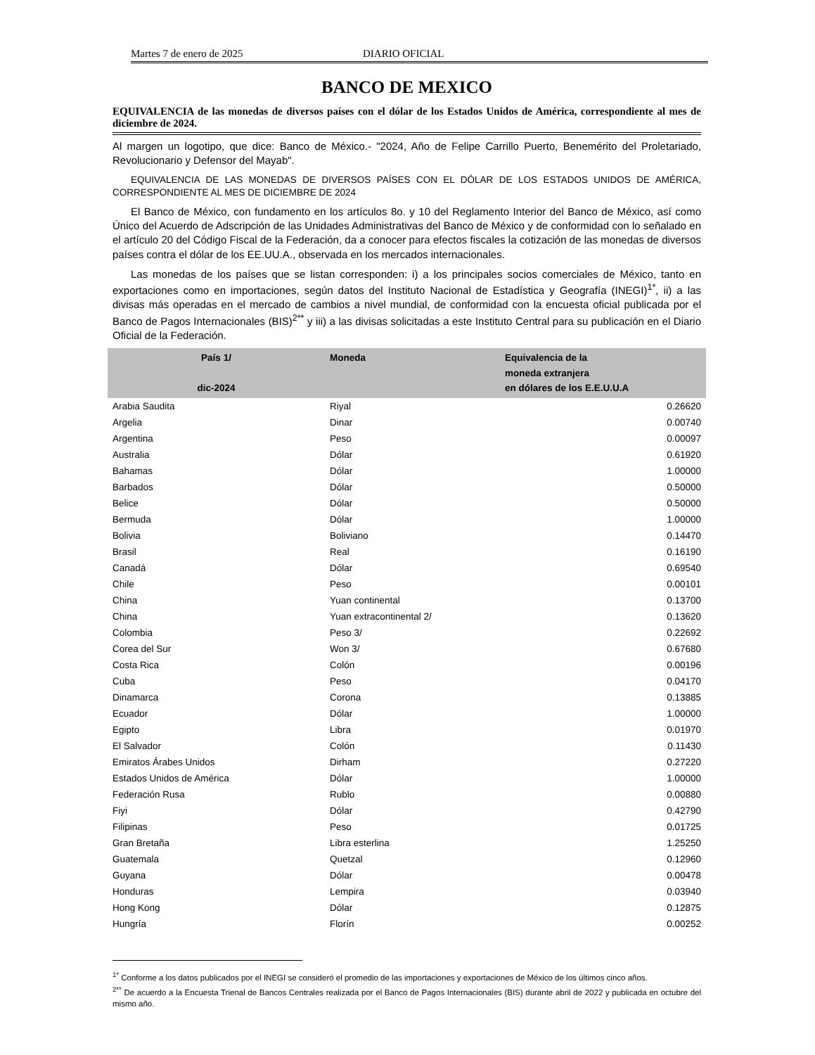Martes 7 de enero de 2025 DIARIO OFICIAL
BANCO DE MEXICO
EQUIVALENCIA de las monedas de diversos países con el dólar de los Estados Unidos de América, correspondiente al mes de diciembre de 2024.
Al margen un logotipo, que dice: Banco de México.- "2024, Año de Felipe Carrillo Puerto, Benemérito del Proletariado, Revolucionario y Defensor del Mayab".
EQUIVALENCIA DE LAS MONEDAS DE DIVERSOS PAÍSES CON EL DÓLAR DE LOS ESTADOS UNIDOS DE AMÉRICA, CORRESPONDIENTE AL MES DE DICIEMBRE DE 2024
El Banco de México, con fundamento en los artículos 8o. y 10 del Reglamento Interior del Banco de México, así como Único del Acuerdo de Adscripción de las Unidades Administrativas del Banco de México y de conformidad con lo señalado en el artículo 20 del Código Fiscal de la Federación, da a conocer para efectos fiscales la cotización de las monedas de diversos países contra el dólar de los EE.UU.A., observada en los mercados internacionales.
Las monedas de los países que se listan corresponden: i) a los principales socios comerciales de México, tanto en exportaciones como en importaciones, según datos del Instituto Nacional de Estadística y Geografía (INEGI)<sup>1*</sup>, ii) a las divisas más operadas en el mercado de cambios a nivel mundial, de conformidad con la encuesta oficial publicada por el Banco de Pagos Internacionales (BIS)<sup>2**</sup> y iii) a las divisas solicitadas a este Instituto Central para su publicación en el Diario Oficial de la Federación.
| País 1/ dic-2024 | Moneda | Equivalencia de la moneda extranjera en dólares de los E.E.U.U.A |
| --- | --- | --- |
| Arabia Saudita | Riyal | 0.26620 |
| Argelia | Dinar | 0.00740 |
| Argentina | Peso | 0.00097 |
| Australia | Dólar | 0.61920 |
| Bahamas | Dólar | 1.00000 |
| Barbados | Dólar | 0.50000 |
| Belice | Dólar | 0.50000 |
| Bermuda | Dólar | 1.00000 |
| Bolivia | Boliviano | 0.14470 |
| Brasil | Real | 0.16190 |
| Canadá | Dólar | 0.69540 |
| Chile | Peso | 0.00101 |
| China | Yuan continental | 0.13700 |
| China | Yuan extracontinental 2/ | 0.13620 |
| Colombia | Peso 3/ | 0.22692 |
| Corea del Sur | Won 3/ | 0.67680 |
| Costa Rica | Colón | 0.00196 |
| Cuba | Peso | 0.04170 |
| Dinamarca | Corona | 0.13885 |
| Ecuador | Dólar | 1.00000 |
| Egipto | Libra | 0.01970 |
| El Salvador | Colón | 0.11430 |
| Emiratos Árabes Unidos | Dirham | 0.27220 |
| Estados Unidos de América | Dólar | 1.00000 |
| Federación Rusa | Rublo | 0.00880 |
| Fiyi | Dólar | 0.42790 |
| Filipinas | Peso | 0.01725 |
| Gran Bretaña | Libra esterlina | 1.25250 |
| Guatemala | Quetzal | 0.12960 |
| Guyana | Dólar | 0.00478 |
| Honduras | Lempira | 0.03940 |
| Hong Kong | Dólar | 0.12875 |
| Hungría | Florín | 0.00252 |
<sup>1*</sup> Conforme a los datos publicados por el INEGI se consideró el promedio de las importaciones y exportaciones de México de los últimos cinco años.
<sup>2**</sup> De acuerdo a la Encuesta Trienal de Bancos Centrales realizada por el Banco de Pagos Internacionales (BIS) durante abril de 2022 y publicada en octubre del mismo año.